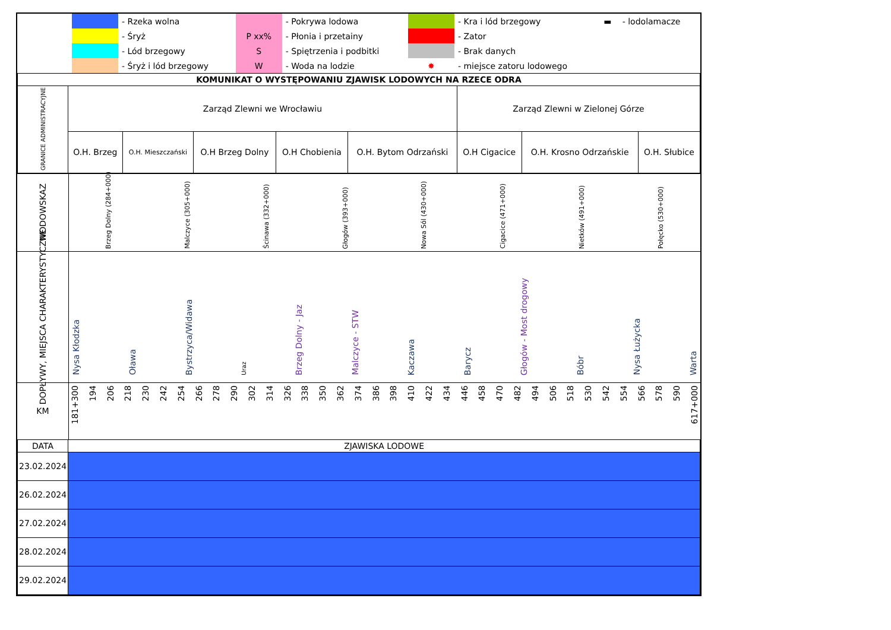| | | - Rzeka wolna | | - Pokrywa lodowa | | - Kra i lód brzegowy | ▬ | - lodolamacze |
| | | - Śryż | P xx% | - Płonia i przetainy | | - Zator | | |
| | | - Lód brzegowy | S | - Spiętrzenia i podbitki | | - Brak danych | | |
| | | - Śryż i lód brzegowy | W | - Woda na lodzie | ✸ | - miejsce zatoru lodowego | | |
| KOMUNIKAT O WYSTĘPOWANIU ZJAWISK LODOWYCH NA RZECE ODRA | | | | | | | | |
| GRANICE ADMINISTRACYJNE | Zarząd Zlewni we Wrocławiu | | | | | Zarząd Zlewni w Zielonej Górze | | |
| | O.H. Brzeg | O.H. Mieszczański | O.H Brzeg Dolny | O.H Chobienia | O.H. Bytom Odrzański | O.H Cigacice | O.H. Krosno Odrzańskie | O.H. Słubice |
WODOWSKAZ
Brzeg Dolny (284+000) Malczyce (305+000) Ścinawa (332+000) Głogów (393+000) Nowa Sól (430+000) Cigacice (471+000) Nietków (491+000) Połęcko (530+000)
DOPŁYWY, MIEJSCA CHARAKTERYSTYCZNE
Nysa Kłodzka Oława Bystrzyca/Widawa Uraz Brzeg Dolny - Jaz Malczyce - STW Kaczawa Barycz Głogów - Most drogowy Bóbr Nysa Łużycka Warta
KM
181+300 194 206 218 230 242 254 266 278 290 302 314 326 338 350 362 374 386 398 410 422 434 446 458 470 482 494 506 518 530 542 554 566 578 590 617+000
| DATA | ZJAWISKA LODOWE |
| 23.02.2024 | |
| 26.02.2024 | |
| 27.02.2024 | |
| 28.02.2024 | |
| 29.02.2024 | |